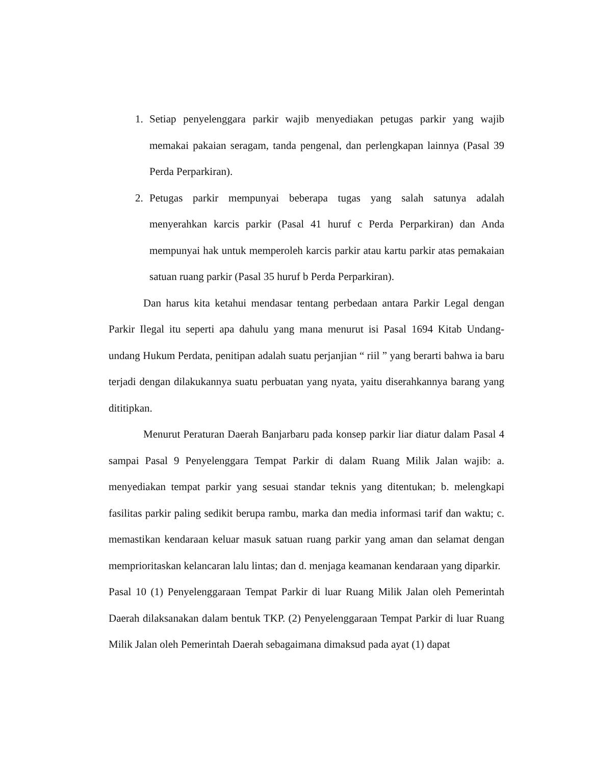1. Setiap penyelenggara parkir wajib menyediakan petugas parkir yang wajib memakai pakaian seragam, tanda pengenal, dan perlengkapan lainnya (Pasal 39 Perda Perparkiran).
2. Petugas parkir mempunyai beberapa tugas yang salah satunya adalah menyerahkan karcis parkir (Pasal 41 huruf c Perda Perparkiran) dan Anda mempunyai hak untuk memperoleh karcis parkir atau kartu parkir atas pemakaian satuan ruang parkir (Pasal 35 huruf b Perda Perparkiran).
Dan harus kita ketahui mendasar tentang perbedaan antara Parkir Legal dengan Parkir Ilegal itu seperti apa dahulu yang mana menurut isi Pasal 1694 Kitab Undang-undang Hukum Perdata, penitipan adalah suatu perjanjian “ riil ” yang berarti bahwa ia baru terjadi dengan dilakukannya suatu perbuatan yang nyata, yaitu diserahkannya barang yang dititipkan.
Menurut Peraturan Daerah Banjarbaru pada konsep parkir liar diatur dalam Pasal 4 sampai Pasal 9 Penyelenggara Tempat Parkir di dalam Ruang Milik Jalan wajib: a. menyediakan tempat parkir yang sesuai standar teknis yang ditentukan; b. melengkapi fasilitas parkir paling sedikit berupa rambu, marka dan media informasi tarif dan waktu; c. memastikan kendaraan keluar masuk satuan ruang parkir yang aman dan selamat dengan memprioritaskan kelancaran lalu lintas; dan d. menjaga keamanan kendaraan yang diparkir.
Pasal 10 (1) Penyelenggaraan Tempat Parkir di luar Ruang Milik Jalan oleh Pemerintah Daerah dilaksanakan dalam bentuk TKP. (2) Penyelenggaraan Tempat Parkir di luar Ruang Milik Jalan oleh Pemerintah Daerah sebagaimana dimaksud pada ayat (1) dapat